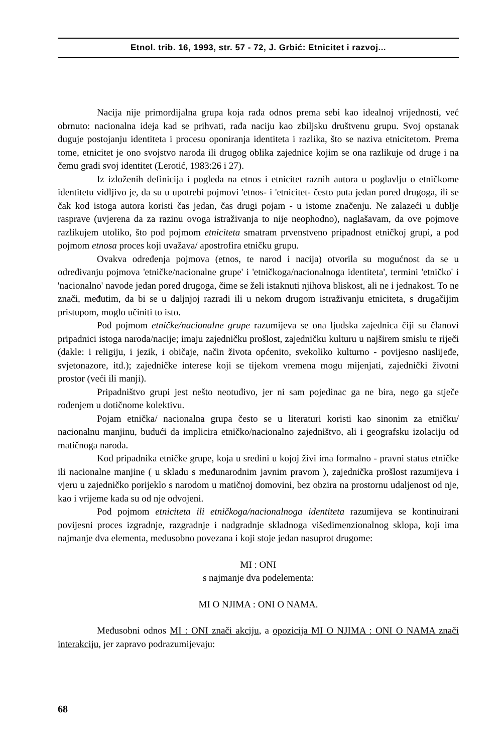Etnol. trib. 16, 1993, str. 57 - 72, J. Grbić: Etnicitet i razvoj...
Nacija nije primordijalna grupa koja rađa odnos prema sebi kao idealnoj vrijednosti, već obrnuto: nacionalna ideja kad se prihvati, rađa naciju kao zbiljsku društvenu grupu. Svoj opstanak duguje postojanju identiteta i procesu oponiranja identiteta i razlika, što se naziva etnicitetom. Prema tome, etnicitet je ono svojstvo naroda ili drugog oblika zajednice kojim se ona razlikuje od druge i na čemu gradi svoj identitet (Lerotić, 1983:26 i 27).
Iz izloženih definicija i pogleda na etnos i etnicitet raznih autora u poglavlju o etničkome identitetu vidljivo je, da su u upotrebi pojmovi 'etnos- i 'etnicitet- često puta jedan pored drugoga, ili se čak kod istoga autora koristi čas jedan, čas drugi pojam - u istome značenju. Ne zalazeći u dublje rasprave (uvjerena da za razinu ovoga istraživanja to nije neophodno), naglašavam, da ove pojmove razlikujem utoliko, što pod pojmom etniciteta smatram prvenstveno pripadnost etničkoj grupi, a pod pojmom etnosa proces koji uvažava/ apostrofira etničku grupu.
Ovakva određenja pojmova (etnos, te narod i nacija) otvorila su mogućnost da se u određivanju pojmova 'etničke/nacionalne grupe' i 'etničkoga/nacionalnoga identiteta', termini 'etničko' i 'nacionalno' navode jedan pored drugoga, čime se želi istaknuti njihova bliskost, ali ne i jednakost. To ne znači, međutim, da bi se u daljnjoj razradi ili u nekom drugom istraživanju etniciteta, s drugačijim pristupom, moglo učiniti to isto.
Pod pojmom etničke/nacionalne grupe razumijeva se ona ljudska zajednica čiji su članovi pripadnici istoga naroda/nacije; imaju zajedničku prošlost, zajedničku kulturu u najširem smislu te riječi (dakle: i religiju, i jezik, i običaje, način života općenito, svekoliko kulturno - povijesno naslijeđe, svjetonazore, itd.); zajedničke interese koji se tijekom vremena mogu mijenjati, zajednički životni prostor (veći ili manji).
Pripadništvo grupi jest nešto neotuđivo, jer ni sam pojedinac ga ne bira, nego ga stječe rođenjem u dotičnome kolektivu.
Pojam etnička/ nacionalna grupa često se u literaturi koristi kao sinonim za etničku/ nacionalnu manjinu, budući da implicira etničko/nacionalno zajedništvo, ali i geografsku izolaciju od matičnoga naroda.
Kod pripadnika etničke grupe, koja u sredini u kojoj živi ima formalno - pravni status etničke ili nacionalne manjine ( u skladu s međunarodnim javnim pravom ), zajednička prošlost razumijeva i vjeru u zajedničko porijeklo s narodom u matičnoj domovini, bez obzira na prostornu udaljenost od nje, kao i vrijeme kada su od nje odvojeni.
Pod pojmom etniciteta ili etničkoga/nacionalnoga identiteta razumijeva se kontinuirani povijesni proces izgradnje, razgradnje i nadgradnje skladnoga višedimenzionalnog sklopa, koji ima najmanje dva elementa, međusobno povezana i koji stoje jedan nasuprot drugome:
MI : ONI
s najmanje dva podelementa:
MI O NJIMA : ONI O NAMA.
Međusobni odnos MI : ONI znači akciju, a opozicija MI O NJIMA : ONI O NAMA znači interakciju, jer zapravo podrazumijevaju:
68